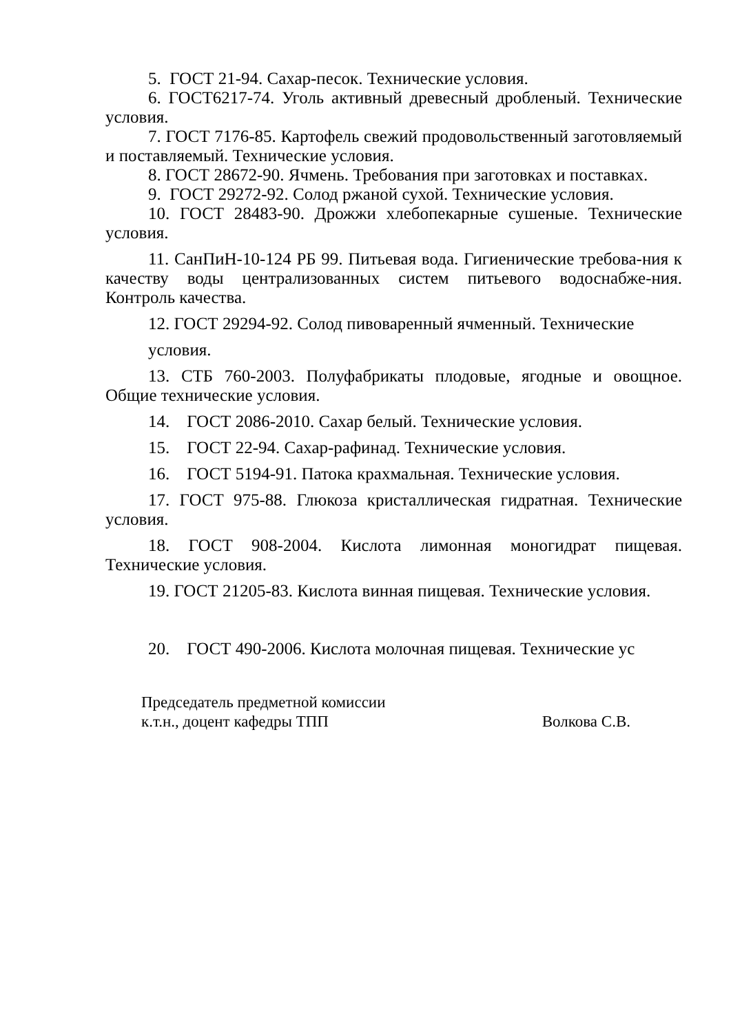5. ГОСТ 21-94. Сахар-песок. Технические условия.
6. ГОСТ6217-74. Уголь активный древесный дробленый. Технические условия.
7. ГОСТ 7176-85. Картофель свежий продовольственный заготовляемый и поставляемый. Технические условия.
8. ГОСТ 28672-90. Ячмень. Требования при заготовках и поставках.
9. ГОСТ 29272-92. Солод ржаной сухой. Технические условия.
10. ГОСТ 28483-90. Дрожжи хлебопекарные сушеные. Технические условия.
11. СанПиН-10-124 РБ 99. Питьевая вода. Гигиенические требова-ния к качеству воды централизованных систем питьевого водоснабже-ния. Контроль качества.
12. ГОСТ 29294-92. Солод пивоваренный ячменный. Технические
условия.
13. СТБ 760-2003. Полуфабрикаты плодовые, ягодные и овощное. Общие технические условия.
14. ГОСТ 2086-2010. Сахар белый. Технические условия.
15. ГОСТ 22-94. Сахар-рафинад. Технические условия.
16. ГОСТ 5194-91. Патока крахмальная. Технические условия.
17. ГОСТ 975-88. Глюкоза кристаллическая гидратная. Технические условия.
18. ГОСТ 908-2004. Кислота лимонная моногидрат пищевая. Технические условия.
19. ГОСТ 21205-83. Кислота винная пищевая. Технические условия.
20. ГОСТ 490-2006. Кислота молочная пищевая. Технические ус
Председатель предметной комиссии
к.т.н., доцент кафедры ТПП Волкова С.В.